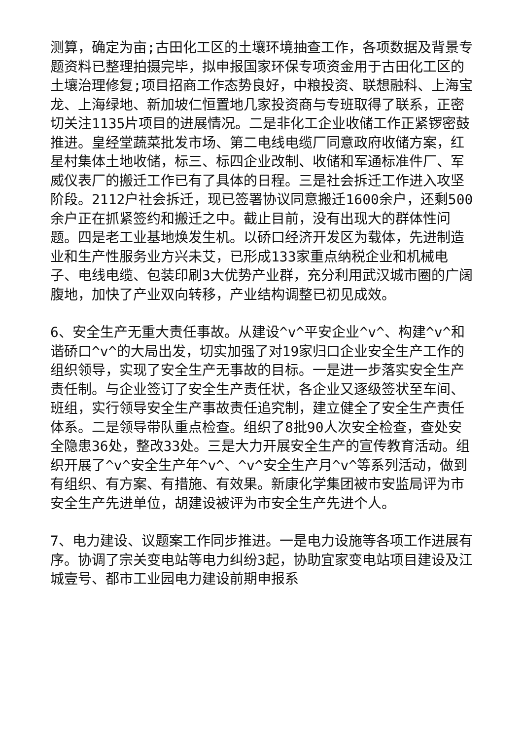测算，确定为亩;古田化工区的土壤环境抽查工作，各项数据及背景专题资料已整理拍摄完毕，拟申报国家环保专项资金用于古田化工区的土壤治理修复;项目招商工作态势良好，中粮投资、联想融科、上海宝龙、上海绿地、新加坡仁恒置地几家投资商与专班取得了联系，正密切关注1135片项目的进展情况。二是非化工企业收储工作正紧锣密鼓推进。皇经堂蔬菜批发市场、第二电线电缆厂同意政府收储方案，红星村集体土地收储，标三、标四企业改制、收储和军通标准件厂、军威仪表厂的搬迁工作已有了具体的日程。三是社会拆迁工作进入攻坚阶段。2112户社会拆迁，现已签署协议同意搬迁1600余户，还剩500余户正在抓紧签约和搬迁之中。截止目前，没有出现大的群体性问题。四是老工业基地焕发生机。以硚口经济开发区为载体，先进制造业和生产性服务业方兴未艾，已形成133家重点纳税企业和机械电子、电线电缆、包装印刷3大优势产业群，充分利用武汉城市圈的广阔腹地，加快了产业双向转移，产业结构调整已初见成效。
6、安全生产无重大责任事故。从建设^v^平安企业^v^、构建^v^和谐硚口^v^的大局出发，切实加强了对19家归口企业安全生产工作的组织领导，实现了安全生产无事故的目标。一是进一步落实安全生产责任制。与企业签订了安全生产责任状，各企业又逐级签状至车间、班组，实行领导安全生产事故责任追究制，建立健全了安全生产责任体系。二是领导带队重点检查。组织了8批90人次安全检查，查处安全隐患36处，整改33处。三是大力开展安全生产的宣传教育活动。组织开展了^v^安全生产年^v^、^v^安全生产月^v^等系列活动，做到有组织、有方案、有措施、有效果。新康化学集团被市安监局评为市安全生产先进单位，胡建设被评为市安全生产先进个人。
7、电力建设、议题案工作同步推进。一是电力设施等各项工作进展有序。协调了宗关变电站等电力纠纷3起，协助宜家变电站项目建设及江城壹号、都市工业园电力建设前期申报系